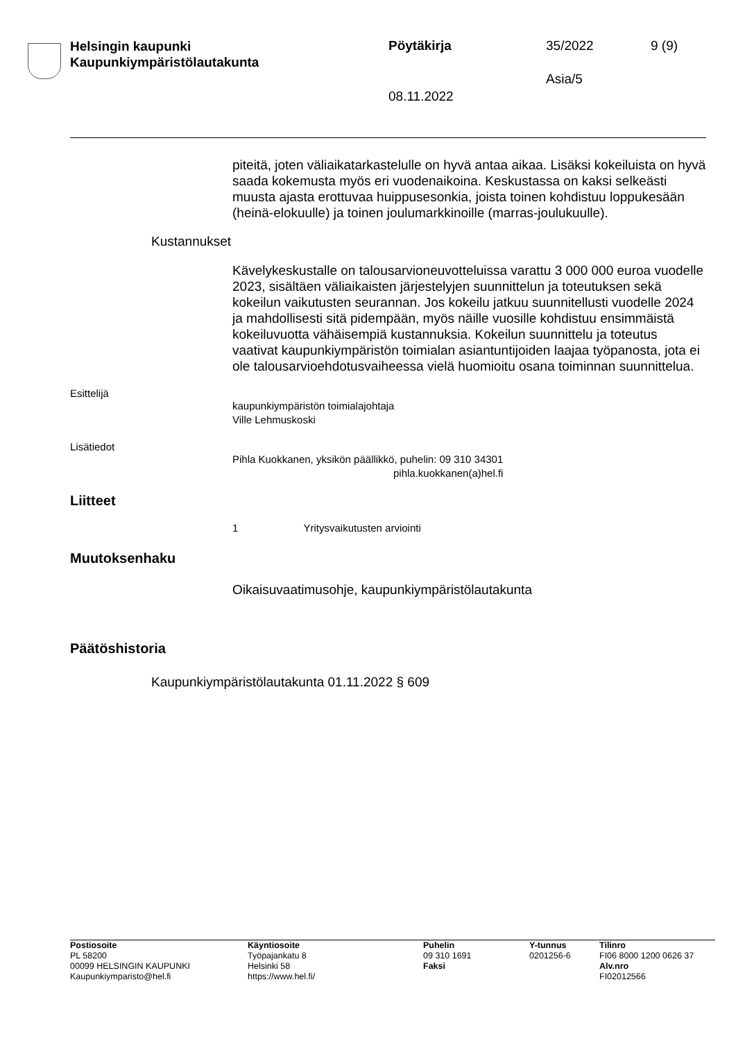Helsingin kaupunki
Kaupunkiympäristölautakunta
Pöytäkirja 35/2022 9 (9)
Asia/5
08.11.2022
piteitä, joten väliaikatarkastelulle on hyvä antaa aikaa. Lisäksi kokeiluista on hyvä saada kokemusta myös eri vuodenaikoina. Keskustassa on kaksi selkeästi muusta ajasta erottuvaa huippusesonkia, joista toinen kohdistuu loppukesään (heinä-elokuulle) ja toinen joulumarkkinoille (marras-joulukuulle).
Kustannukset
Kävelykeskustalle on talousarvioneuvotteluissa varattu 3 000 000 euroa vuodelle 2023, sisältäen väliaikaisten järjestelyjen suunnittelun ja toteutuksen sekä kokeilun vaikutusten seurannan. Jos kokeilu jatkuu suunnitellusti vuodelle 2024 ja mahdollisesti sitä pidempään, myös näille vuosille kohdistuu ensimmäistä kokeiluvuotta vähäisempiä kustannuksia. Kokeilun suunnittelu ja toteutus vaativat kaupunkiympäristön toimialan asiantuntijoiden laajaa työpanosta, jota ei ole talousarvioehdotusvaiheessa vielä huomioitu osana toiminnan suunnittelua.
Esittelijä
kaupunkiympäristön toimialajohtaja
Ville Lehmuskoski
Lisätiedot
Pihla Kuokkanen, yksikön päällikkö, puhelin: 09 310 34301
pihla.kuokkanen(a)hel.fi
Liitteet
1 Yritysvaikutusten arviointi
Muutoksenhaku
Oikaisuvaatimusohje, kaupunkiympäristölautakunta
Päätöshistoria
Kaupunkiympäristölautakunta 01.11.2022 § 609
Postiosoite
PL 58200
00099 HELSINGIN KAUPUNKI
Kaupunkiymparisto@hel.fi
Käyntiosoite
Työpajankatu 8
Helsinki 58
https://www.hel.fi/
Puhelin
09 310 1691
Faksi
Y-tunnus
0201256-6
Tilinro
FI06 8000 1200 0626 37
Alv.nro
FI02012566